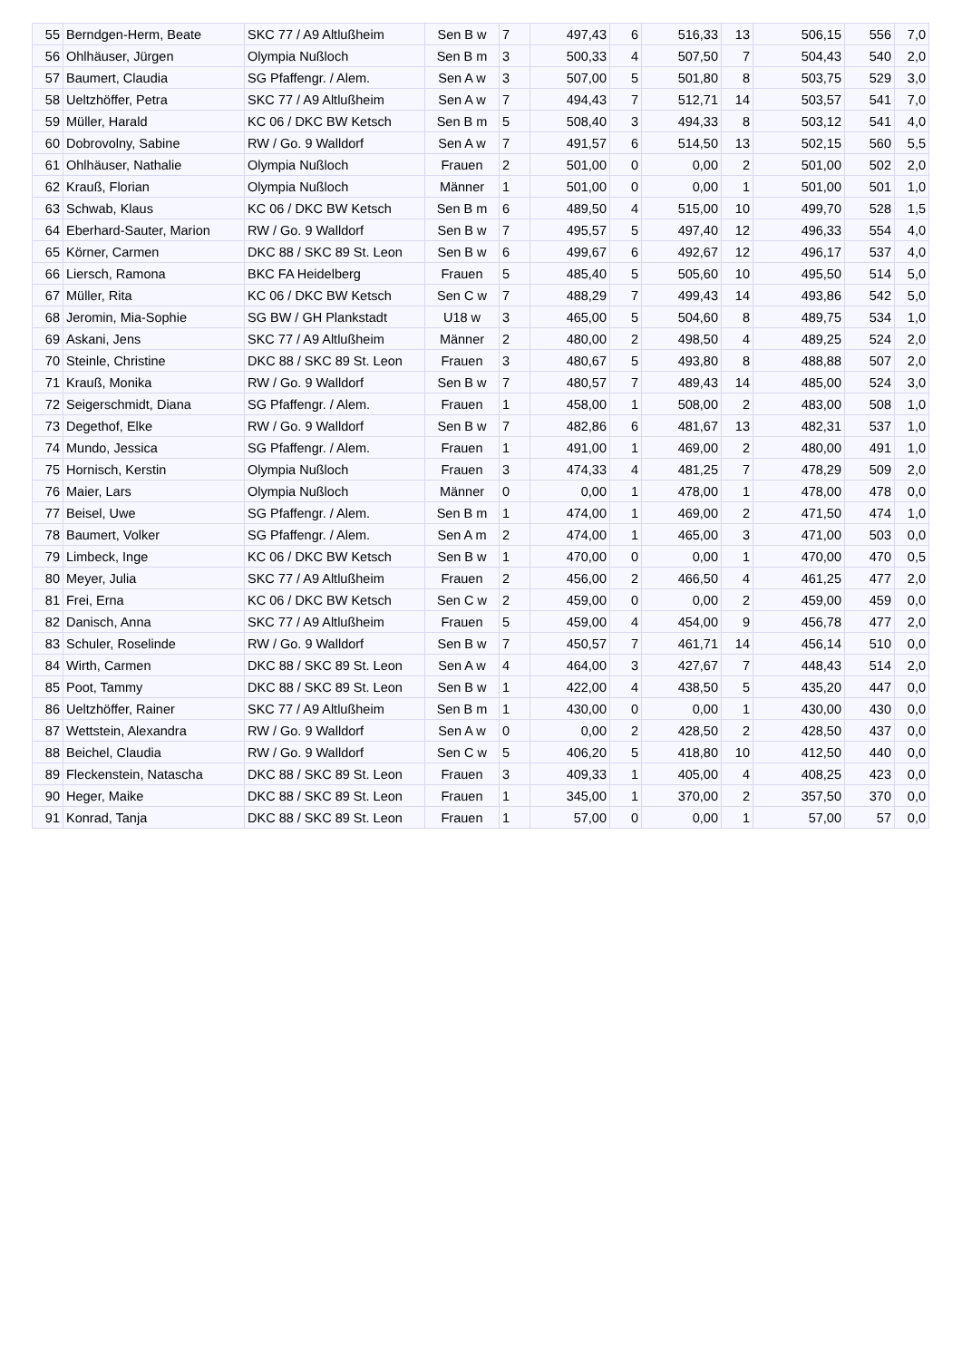| 55 | Berndgen-Herm, Beate | SKC 77 / A9 Altlußheim | Sen B w | 7 | 497,43 | 6 | 516,33 | 13 | 506,15 | 556 | 7,0 |
| 56 | Ohlhäuser, Jürgen | Olympia Nußloch | Sen B m | 3 | 500,33 | 4 | 507,50 | 7 | 504,43 | 540 | 2,0 |
| 57 | Baumert, Claudia | SG Pfaffengr. / Alem. | Sen A w | 3 | 507,00 | 5 | 501,80 | 8 | 503,75 | 529 | 3,0 |
| 58 | Ueltzhöffer, Petra | SKC 77 / A9 Altlußheim | Sen A w | 7 | 494,43 | 7 | 512,71 | 14 | 503,57 | 541 | 7,0 |
| 59 | Müller, Harald | KC 06 / DKC BW Ketsch | Sen B m | 5 | 508,40 | 3 | 494,33 | 8 | 503,12 | 541 | 4,0 |
| 60 | Dobrovolny, Sabine | RW / Go. 9 Walldorf | Sen A w | 7 | 491,57 | 6 | 514,50 | 13 | 502,15 | 560 | 5,5 |
| 61 | Ohlhäuser, Nathalie | Olympia Nußloch | Frauen | 2 | 501,00 | 0 | 0,00 | 2 | 501,00 | 502 | 2,0 |
| 62 | Krauß, Florian | Olympia Nußloch | Männer | 1 | 501,00 | 0 | 0,00 | 1 | 501,00 | 501 | 1,0 |
| 63 | Schwab, Klaus | KC 06 / DKC BW Ketsch | Sen B m | 6 | 489,50 | 4 | 515,00 | 10 | 499,70 | 528 | 1,5 |
| 64 | Eberhard-Sauter, Marion | RW / Go. 9 Walldorf | Sen B w | 7 | 495,57 | 5 | 497,40 | 12 | 496,33 | 554 | 4,0 |
| 65 | Körner, Carmen | DKC 88 / SKC 89 St. Leon | Sen B w | 6 | 499,67 | 6 | 492,67 | 12 | 496,17 | 537 | 4,0 |
| 66 | Liersch, Ramona | BKC FA Heidelberg | Frauen | 5 | 485,40 | 5 | 505,60 | 10 | 495,50 | 514 | 5,0 |
| 67 | Müller, Rita | KC 06 / DKC BW Ketsch | Sen C w | 7 | 488,29 | 7 | 499,43 | 14 | 493,86 | 542 | 5,0 |
| 68 | Jeromin, Mia-Sophie | SG BW / GH Plankstadt | U18 w | 3 | 465,00 | 5 | 504,60 | 8 | 489,75 | 534 | 1,0 |
| 69 | Askani, Jens | SKC 77 / A9 Altlußheim | Männer | 2 | 480,00 | 2 | 498,50 | 4 | 489,25 | 524 | 2,0 |
| 70 | Steinle, Christine | DKC 88 / SKC 89 St. Leon | Frauen | 3 | 480,67 | 5 | 493,80 | 8 | 488,88 | 507 | 2,0 |
| 71 | Krauß, Monika | RW / Go. 9 Walldorf | Sen B w | 7 | 480,57 | 7 | 489,43 | 14 | 485,00 | 524 | 3,0 |
| 72 | Seigerschmidt, Diana | SG Pfaffengr. / Alem. | Frauen | 1 | 458,00 | 1 | 508,00 | 2 | 483,00 | 508 | 1,0 |
| 73 | Degethof, Elke | RW / Go. 9 Walldorf | Sen B w | 7 | 482,86 | 6 | 481,67 | 13 | 482,31 | 537 | 1,0 |
| 74 | Mundo, Jessica | SG Pfaffengr. / Alem. | Frauen | 1 | 491,00 | 1 | 469,00 | 2 | 480,00 | 491 | 1,0 |
| 75 | Hornisch, Kerstin | Olympia Nußloch | Frauen | 3 | 474,33 | 4 | 481,25 | 7 | 478,29 | 509 | 2,0 |
| 76 | Maier, Lars | Olympia Nußloch | Männer | 0 | 0,00 | 1 | 478,00 | 1 | 478,00 | 478 | 0,0 |
| 77 | Beisel, Uwe | SG Pfaffengr. / Alem. | Sen B m | 1 | 474,00 | 1 | 469,00 | 2 | 471,50 | 474 | 1,0 |
| 78 | Baumert, Volker | SG Pfaffengr. / Alem. | Sen A m | 2 | 474,00 | 1 | 465,00 | 3 | 471,00 | 503 | 0,0 |
| 79 | Limbeck, Inge | KC 06 / DKC BW Ketsch | Sen B w | 1 | 470,00 | 0 | 0,00 | 1 | 470,00 | 470 | 0,5 |
| 80 | Meyer, Julia | SKC 77 / A9 Altlußheim | Frauen | 2 | 456,00 | 2 | 466,50 | 4 | 461,25 | 477 | 2,0 |
| 81 | Frei, Erna | KC 06 / DKC BW Ketsch | Sen C w | 2 | 459,00 | 0 | 0,00 | 2 | 459,00 | 459 | 0,0 |
| 82 | Danisch, Anna | SKC 77 / A9 Altlußheim | Frauen | 5 | 459,00 | 4 | 454,00 | 9 | 456,78 | 477 | 2,0 |
| 83 | Schuler, Roselinde | RW / Go. 9 Walldorf | Sen B w | 7 | 450,57 | 7 | 461,71 | 14 | 456,14 | 510 | 0,0 |
| 84 | Wirth, Carmen | DKC 88 / SKC 89 St. Leon | Sen A w | 4 | 464,00 | 3 | 427,67 | 7 | 448,43 | 514 | 2,0 |
| 85 | Poot, Tammy | DKC 88 / SKC 89 St. Leon | Sen B w | 1 | 422,00 | 4 | 438,50 | 5 | 435,20 | 447 | 0,0 |
| 86 | Ueltzhöffer, Rainer | SKC 77 / A9 Altlußheim | Sen B m | 1 | 430,00 | 0 | 0,00 | 1 | 430,00 | 430 | 0,0 |
| 87 | Wettstein, Alexandra | RW / Go. 9 Walldorf | Sen A w | 0 | 0,00 | 2 | 428,50 | 2 | 428,50 | 437 | 0,0 |
| 88 | Beichel, Claudia | RW / Go. 9 Walldorf | Sen C w | 5 | 406,20 | 5 | 418,80 | 10 | 412,50 | 440 | 0,0 |
| 89 | Fleckenstein, Natascha | DKC 88 / SKC 89 St. Leon | Frauen | 3 | 409,33 | 1 | 405,00 | 4 | 408,25 | 423 | 0,0 |
| 90 | Heger, Maike | DKC 88 / SKC 89 St. Leon | Frauen | 1 | 345,00 | 1 | 370,00 | 2 | 357,50 | 370 | 0,0 |
| 91 | Konrad, Tanja | DKC 88 / SKC 89 St. Leon | Frauen | 1 | 57,00 | 0 | 0,00 | 1 | 57,00 | 57 | 0,0 |